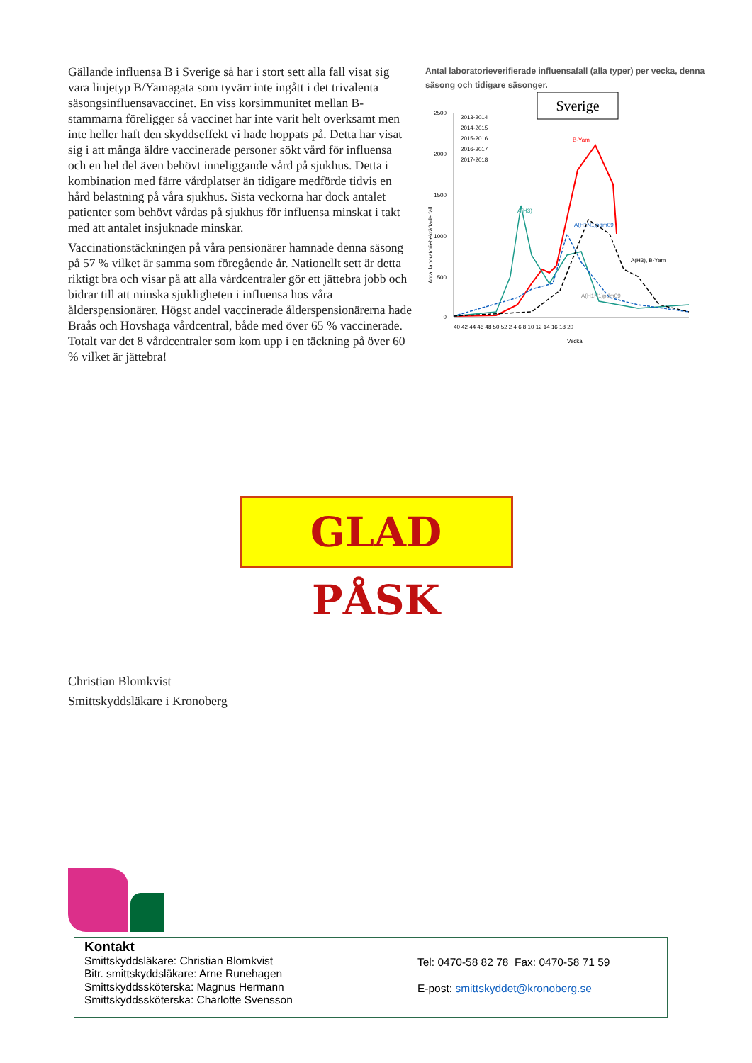Gällande influensa B i Sverige så har i stort sett alla fall visat sig vara linjetyp B/Yamagata som tyvärr inte ingått i det trivalenta säsongsinfluensavaccinet. En viss korsimmunitet mellan B-stammarna föreligger så vaccinet har inte varit helt overksamt men inte heller haft den skyddseffekt vi hade hoppats på. Detta har visat sig i att många äldre vaccinerade personer sökt vård för influensa och en hel del även behövt inneliggande vård på sjukhus. Detta i kombination med färre vårdplatser än tidigare medförde tidvis en hård belastning på våra sjukhus. Sista veckorna har dock antalet patienter som behövt vårdas på sjukhus för influensa minskat i takt med att antalet insjuknade minskar.
Vaccinationstäckningen på våra pensionärer hamnade denna säsong på 57 % vilket är samma som föregående år. Nationellt sett är detta riktigt bra och visar på att alla vårdcentraler gör ett jättebra jobb och bidrar till att minska sjukligheten i influensa hos våra ålderspensionärer. Högst andel vaccinerade ålderspensionärerna hade Braås och Hovshaga vårdcentral, både med över 65 % vaccinerade. Totalt var det 8 vårdcentraler som kom upp i en täckning på över 60 % vilket är jättebra!
Antal laboratorieverifierade influensafall (alla typer) per vecka, denna säsong och tidigare säsonger.
Sverige
2500
2000
1500
1000
500
0
40 42 44 46 48 50 52 2 4 6 8 10 12 14 16 18 20
Vecka
Antal laboratoriebekräftade fall
2013-2014
2014-2015
2015-2016
2016-2017
2017-2018
B-Yam
A(H3)
A(H1N1)pdm09
A(H3), B-Yam
A(H1N1)pdm09
GLAD PÅSK
Christian Blomkvist
Smittskyddsläkare i Kronoberg
Kontakt
Smittskyddsläkare: Christian Blomkvist
Bitr. smittskyddsläkare: Arne Runehagen
Smittskyddssköterska: Magnus Hermann
Smittskyddssköterska: Charlotte Svensson
Tel: 0470-58 82 78 Fax: 0470-58 71 59
E-post: smittskyddet@kronoberg.se